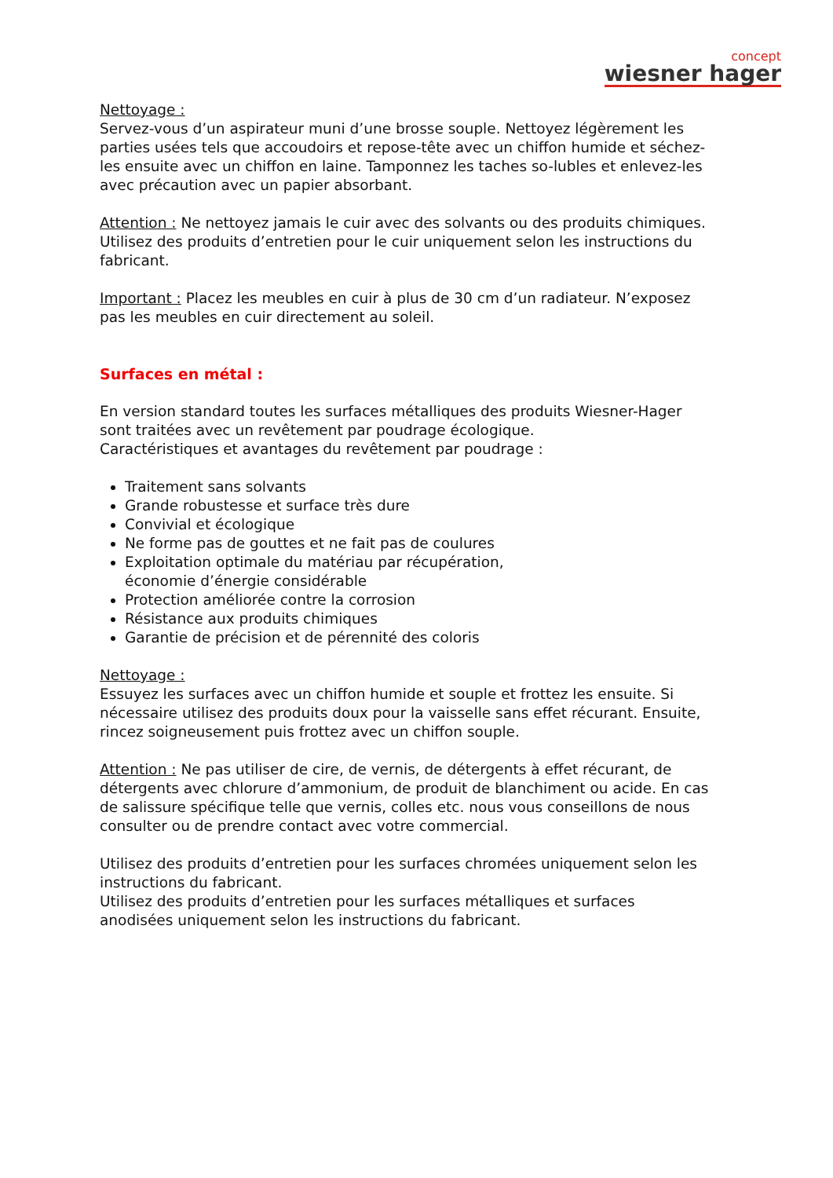concept
wiesner hager
Nettoyage :
Servez-vous d’un aspirateur muni d’une brosse souple. Nettoyez légèrement les parties usées tels que accoudoirs et repose-tête avec un chiffon humide et séchez-les ensuite avec un chiffon en laine. Tamponnez les taches so-lubles et enlevez-les avec précaution avec un papier absorbant.
Attention : Ne nettoyez jamais le cuir avec des solvants ou des produits chimiques. Utilisez des produits d’entretien pour le cuir uniquement selon les instructions du fabricant.
Important : Placez les meubles en cuir à plus de 30 cm d’un radiateur. N’exposez pas les meubles en cuir directement au soleil.
Surfaces en métal :
En version standard toutes les surfaces métalliques des produits Wiesner-Hager sont traitées avec un revêtement par poudrage écologique.
Caractéristiques et avantages du revêtement par poudrage :
Traitement sans solvants
Grande robustesse et surface très dure
Convivial et écologique
Ne forme pas de gouttes et ne fait pas de coulures
Exploitation optimale du matériau par récupération,
économie d’énergie considérable
Protection améliorée contre la corrosion
Résistance aux produits chimiques
Garantie de précision et de pérennité des coloris
Nettoyage :
Essuyez les surfaces avec un chiffon humide et souple et frottez les ensuite. Si nécessaire utilisez des produits doux pour la vaisselle sans effet récurant. Ensuite, rincez soigneusement puis frottez avec un chiffon souple.
Attention : Ne pas utiliser de cire, de vernis, de détergents à effet récurant, de détergents avec chlorure d’ammonium, de produit de blanchiment ou acide. En cas de salissure spécifique telle que vernis, colles etc. nous vous conseillons de nous consulter ou de prendre contact avec votre commercial.
Utilisez des produits d’entretien pour les surfaces chromées uniquement selon les instructions du fabricant.
Utilisez des produits d’entretien pour les surfaces métalliques et surfaces anodisées uniquement selon les instructions du fabricant.